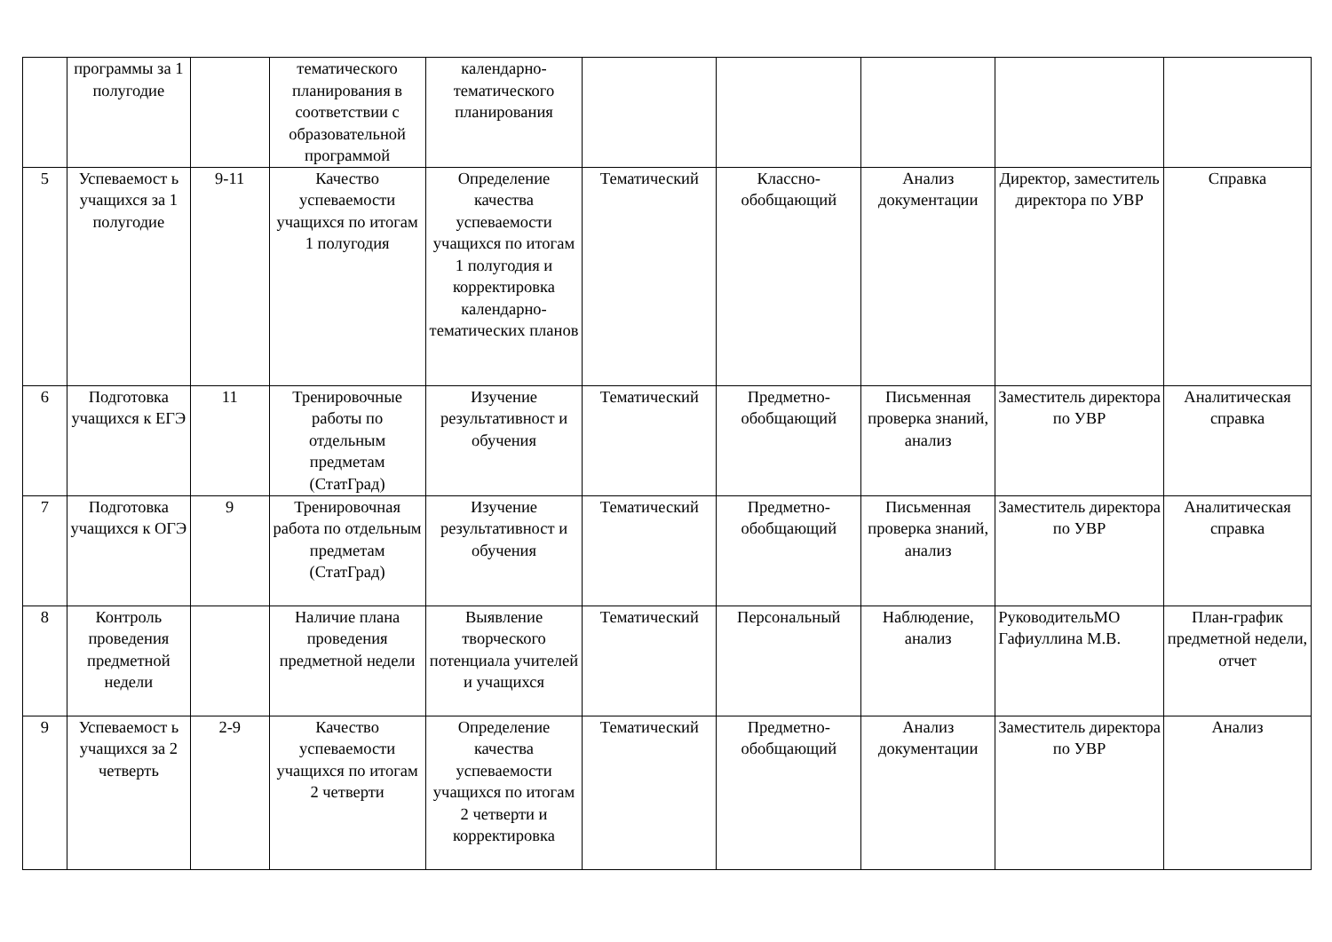| | программы за 1 полугодие | | тематического планирования в соответствии с образовательной программой | календарно-тематического планирования | | | | | |
| 5 | Успеваемост ь учащихся за 1 полугодие | 9-11 | Качество успеваемости учащихся по итогам 1 полугодия | Определение качества успеваемости учащихся по итогам 1 полугодия и корректировка календарно-тематических планов | Тематический | Классно-обобщающий | Анализ документации | Директор, заместитель директора по УВР | Справка |
| 6 | Подготовка учащихся к ЕГЭ | 11 | Тренировочные работы по отдельным предметам (СтатГрад) | Изучение результативност и обучения | Тематический | Предметно-обобщающий | Письменная проверка знаний, анализ | Заместитель директора по УВР | Аналитическая справка |
| 7 | Подготовка учащихся к ОГЭ | 9 | Тренировочная работа по отдельным предметам (СтатГрад) | Изучение результативност и обучения | Тематический | Предметно-обобщающий | Письменная проверка знаний, анализ | Заместитель директора по УВР | Аналитическая справка |
| 8 | Контроль проведения предметной недели | | Наличие плана проведения предметной недели | Выявление творческого потенциала учителей и учащихся | Тематический | Персональный | Наблюдение, анализ | РуководительМО Гафиуллина М.В. | План-график предметной недели, отчет |
| 9 | Успеваемост ь учащихся за 2 четверть | 2-9 | Качество успеваемости учащихся по итогам 2 четверти | Определение качества успеваемости учащихся по итогам 2 четверти и корректировка | Тематический | Предметно-обобщающий | Анализ документации | Заместитель директора по УВР | Анализ |